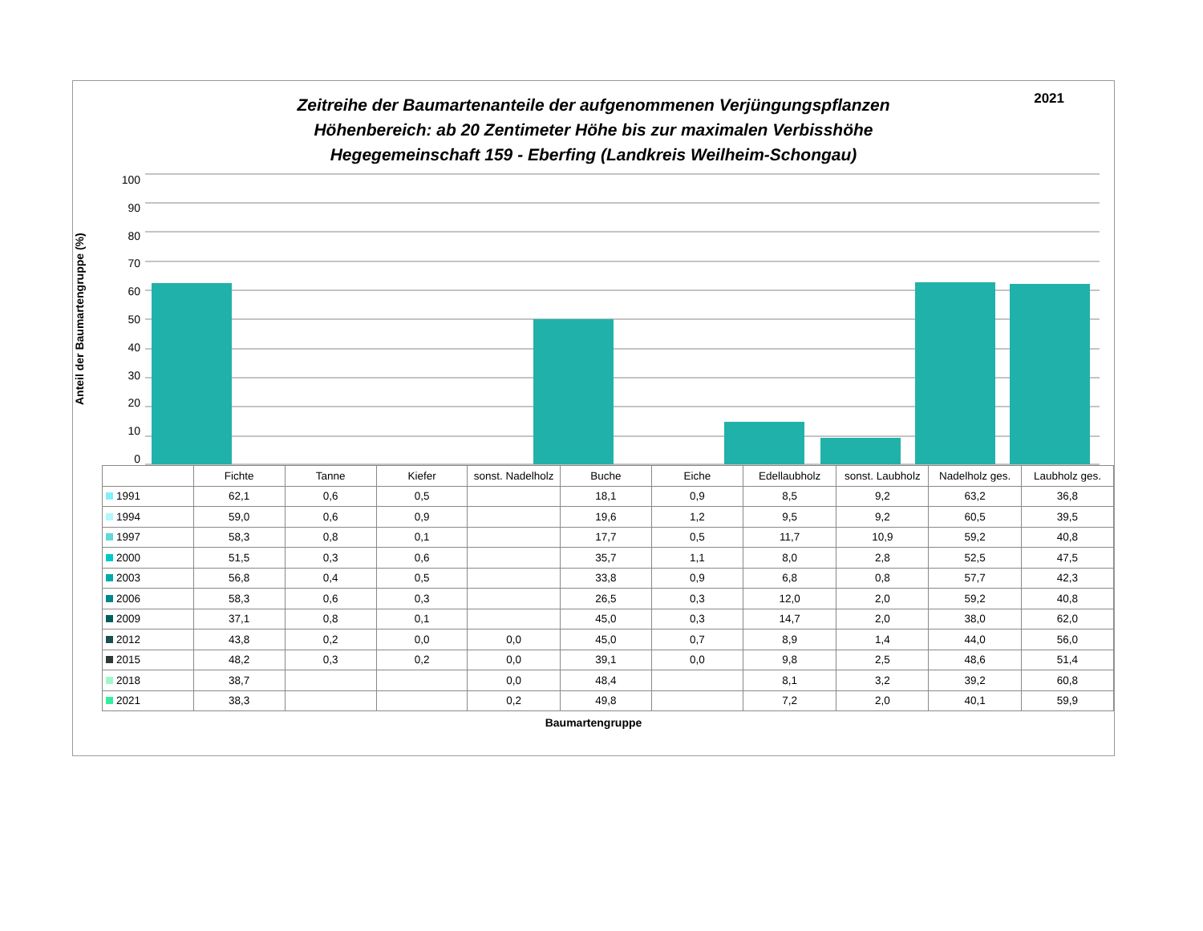2021
Zeitreihe der Baumartenanteile der aufgenommenen Verjüngungspflanzen
Höhenbereich: ab 20 Zentimeter Höhe bis zur maximalen Verbisshöhe
Hegegemeinschaft 159 - Eberfing (Landkreis Weilheim-Schongau)
Anteil der Baumartengruppe (%)
100
90
80
70
60
50
40
30
20
10
0
| | Fichte | Tanne | Kiefer | sonst. Nadelholz | Buche | Eiche | Edellaubholz | sonst. Laubholz | Nadelholz ges. | Laubholz ges. |
| --- | --- | --- | --- | --- | --- | --- | --- | --- | --- | --- |
| 1991 | 62,1 | 0,6 | 0,5 | | 18,1 | 0,9 | 8,5 | 9,2 | 63,2 | 36,8 |
| 1994 | 59,0 | 0,6 | 0,9 | | 19,6 | 1,2 | 9,5 | 9,2 | 60,5 | 39,5 |
| 1997 | 58,3 | 0,8 | 0,1 | | 17,7 | 0,5 | 11,7 | 10,9 | 59,2 | 40,8 |
| 2000 | 51,5 | 0,3 | 0,6 | | 35,7 | 1,1 | 8,0 | 2,8 | 52,5 | 47,5 |
| 2003 | 56,8 | 0,4 | 0,5 | | 33,8 | 0,9 | 6,8 | 0,8 | 57,7 | 42,3 |
| 2006 | 58,3 | 0,6 | 0,3 | | 26,5 | 0,3 | 12,0 | 2,0 | 59,2 | 40,8 |
| 2009 | 37,1 | 0,8 | 0,1 | | 45,0 | 0,3 | 14,7 | 2,0 | 38,0 | 62,0 |
| 2012 | 43,8 | 0,2 | 0,0 | 0,0 | 45,0 | 0,7 | 8,9 | 1,4 | 44,0 | 56,0 |
| 2015 | 48,2 | 0,3 | 0,2 | 0,0 | 39,1 | 0,0 | 9,8 | 2,5 | 48,6 | 51,4 |
| 2018 | 38,7 | | | 0,0 | 48,4 | | 8,1 | 3,2 | 39,2 | 60,8 |
| 2021 | 38,3 | | | 0,2 | 49,8 | | 7,2 | 2,0 | 40,1 | 59,9 |
Baumartengruppe